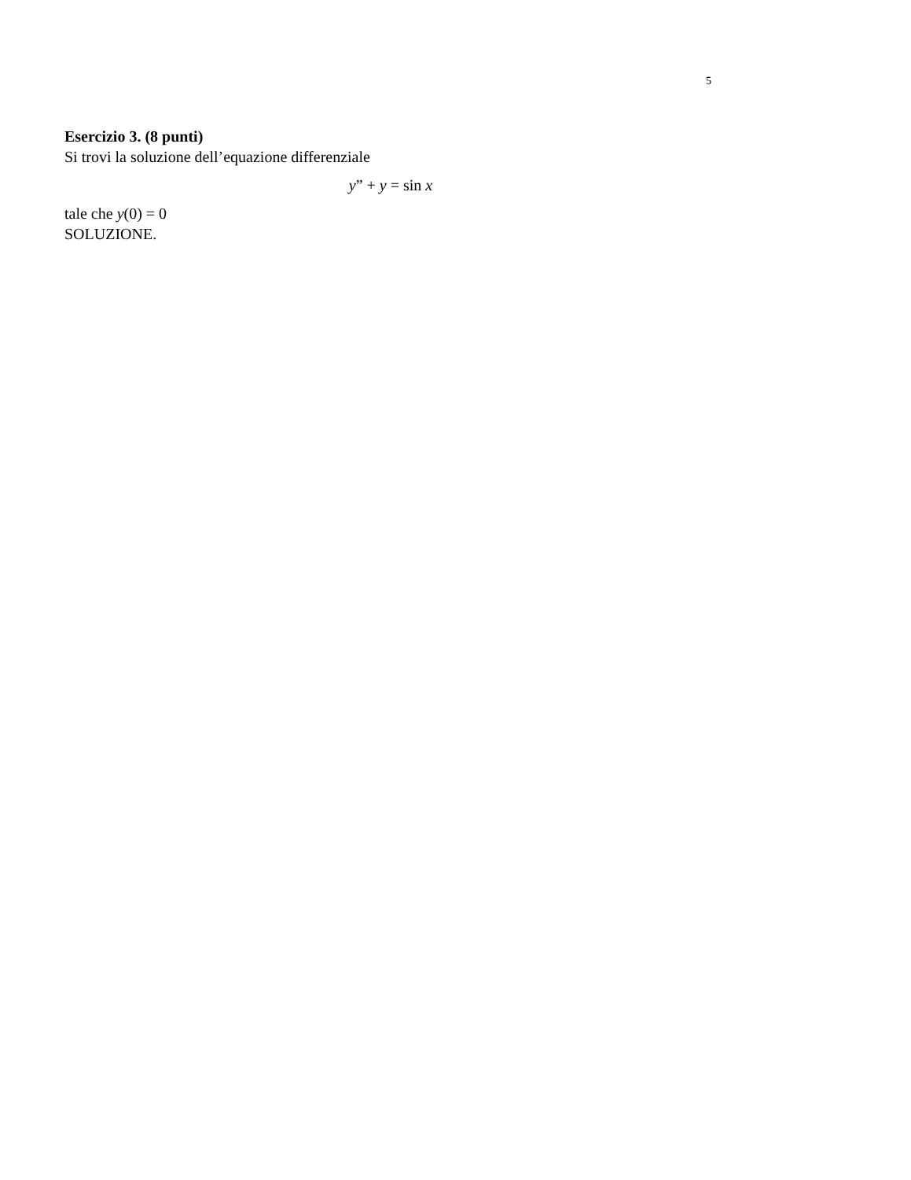5
Esercizio 3. (8 punti)
Si trovi la soluzione dell’equazione differenziale
y” + y = sin x
tale che y(0) = 0
SOLUZIONE.